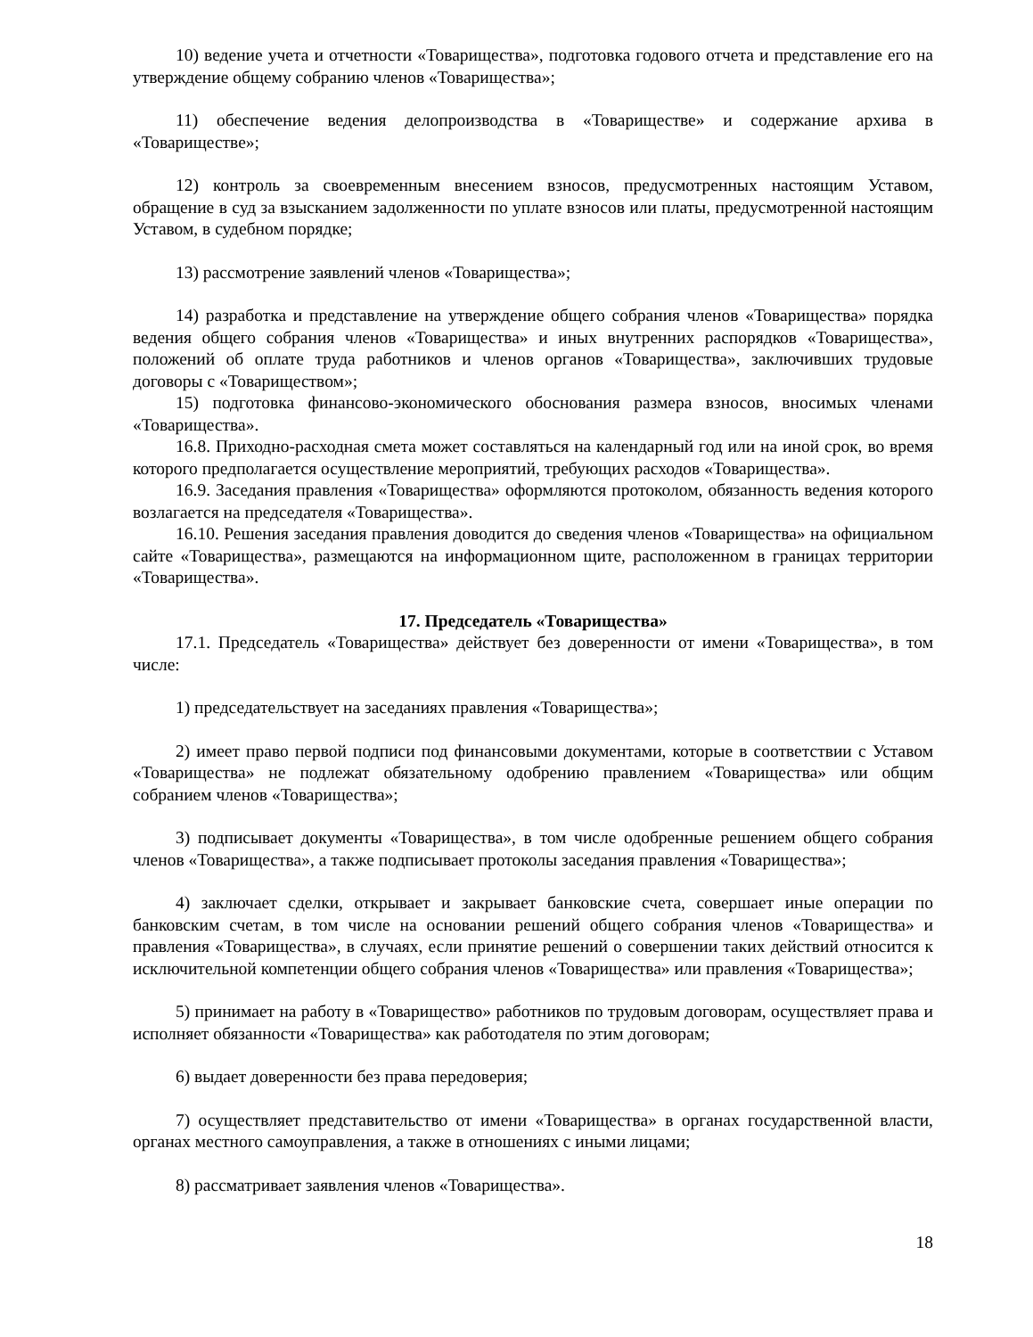10) ведение учета и отчетности «Товарищества», подготовка годового отчета и представление его на утверждение общему собранию членов «Товарищества»;
11) обеспечение ведения делопроизводства в «Товариществе» и содержание архива в «Товариществе»;
12) контроль за своевременным внесением взносов, предусмотренных настоящим Уставом, обращение в суд за взысканием задолженности по уплате взносов или платы, предусмотренной настоящим Уставом, в судебном порядке;
13) рассмотрение заявлений членов «Товарищества»;
14) разработка и представление на утверждение общего собрания членов «Товарищества» порядка ведения общего собрания членов «Товарищества» и иных внутренних распорядков «Товарищества», положений об оплате труда работников и членов органов «Товарищества», заключивших трудовые договоры с «Товариществом»;
15) подготовка финансово-экономического обоснования размера взносов, вносимых членами «Товарищества».
16.8. Приходно-расходная смета может составляться на календарный год или на иной срок, во время которого предполагается осуществление мероприятий, требующих расходов «Товарищества».
16.9. Заседания правления «Товарищества» оформляются протоколом, обязанность ведения которого возлагается на председателя «Товарищества».
16.10. Решения заседания правления доводится до сведения членов «Товарищества» на официальном сайте «Товарищества», размещаются на информационном щите, расположенном в границах территории «Товарищества».
17. Председатель «Товарищества»
17.1. Председатель «Товарищества» действует без доверенности от имени «Товарищества», в том числе:
1) председательствует на заседаниях правления «Товарищества»;
2) имеет право первой подписи под финансовыми документами, которые в соответствии с Уставом «Товарищества» не подлежат обязательному одобрению правлением «Товарищества» или общим собранием членов «Товарищества»;
3) подписывает документы «Товарищества», в том числе одобренные решением общего собрания членов «Товарищества», а также подписывает протоколы заседания правления «Товарищества»;
4) заключает сделки, открывает и закрывает банковские счета, совершает иные операции по банковским счетам, в том числе на основании решений общего собрания членов «Товарищества» и правления «Товарищества», в случаях, если принятие решений о совершении таких действий относится к исключительной компетенции общего собрания членов «Товарищества» или правления «Товарищества»;
5) принимает на работу в «Товарищество» работников по трудовым договорам, осуществляет права и исполняет обязанности «Товарищества» как работодателя по этим договорам;
6) выдает доверенности без права передоверия;
7) осуществляет представительство от имени «Товарищества» в органах государственной власти, органах местного самоуправления, а также в отношениях с иными лицами;
8) рассматривает заявления членов «Товарищества».
18